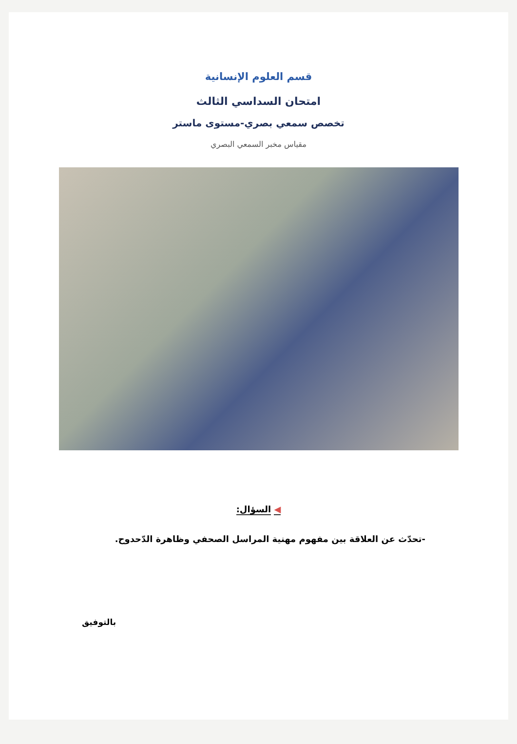قسم العلوم الإنسانية
امتحان السداسي الثالث
تخصص سمعي بصري-مستوى ماستر
مقياس مخبر السمعي البصري
◀ السؤال:
-تحدّث عن العلاقة بين مفهوم مهنية المراسل الصحفي وظاهرة الدّحدوح.
بالتوفيق